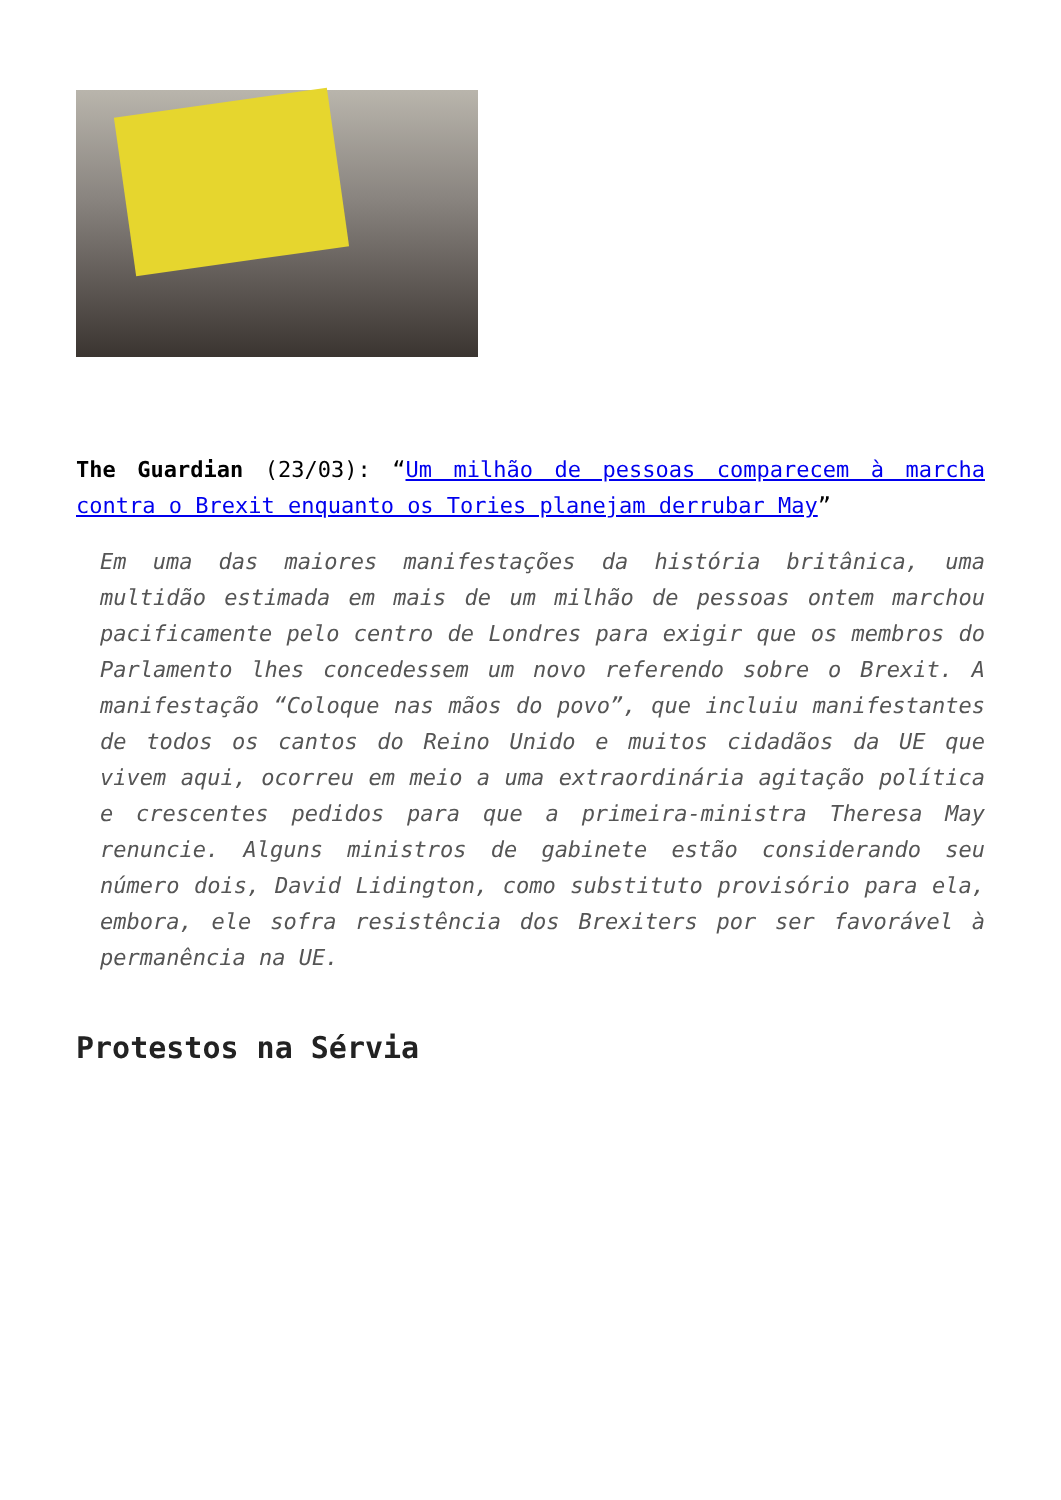The Guardian (23/03): “Um milhão de pessoas comparecem à marcha contra o Brexit enquanto os Tories planejam derrubar May”
Em uma das maiores manifestações da história britânica, uma multidão estimada em mais de um milhão de pessoas ontem marchou pacificamente pelo centro de Londres para exigir que os membros do Parlamento lhes concedessem um novo referendo sobre o Brexit. A manifestação “Coloque nas mãos do povo”, que incluiu manifestantes de todos os cantos do Reino Unido e muitos cidadãos da UE que vivem aqui, ocorreu em meio a uma extraordinária agitação política e crescentes pedidos para que a primeira-ministra Theresa May renuncie. Alguns ministros de gabinete estão considerando seu número dois, David Lidington, como substituto provisório para ela, embora, ele sofra resistência dos Brexiters por ser favorável à permanência na UE.
Protestos na Sérvia